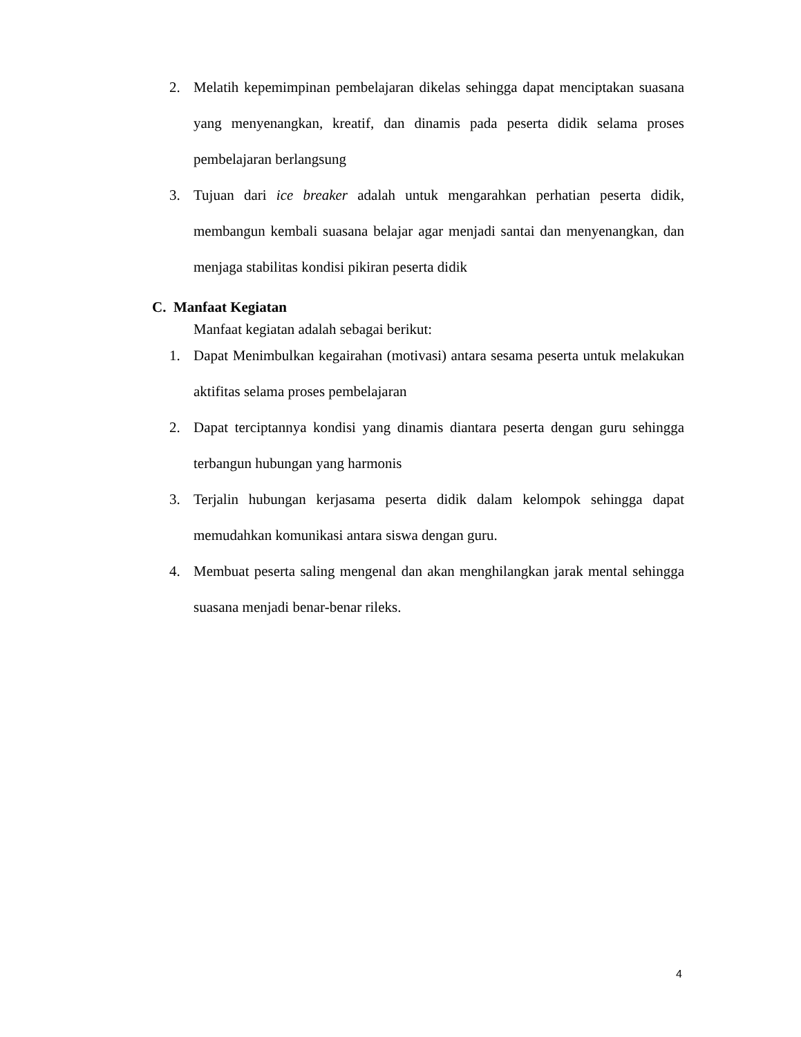2. Melatih kepemimpinan pembelajaran dikelas sehingga dapat menciptakan suasana yang menyenangkan, kreatif, dan dinamis pada peserta didik selama proses pembelajaran berlangsung
3. Tujuan dari ice breaker adalah untuk mengarahkan perhatian peserta didik, membangun kembali suasana belajar agar menjadi santai dan menyenangkan, dan menjaga stabilitas kondisi pikiran peserta didik
C. Manfaat Kegiatan
Manfaat kegiatan adalah sebagai berikut:
1. Dapat Menimbulkan kegairahan (motivasi) antara sesama peserta untuk melakukan aktifitas selama proses pembelajaran
2. Dapat terciptannya kondisi yang dinamis diantara peserta dengan guru sehingga terbangun hubungan yang harmonis
3. Terjalin hubungan kerjasama peserta didik dalam kelompok sehingga dapat memudahkan komunikasi antara siswa dengan guru.
4. Membuat peserta saling mengenal dan akan menghilangkan jarak mental sehingga suasana menjadi benar-benar rileks.
4